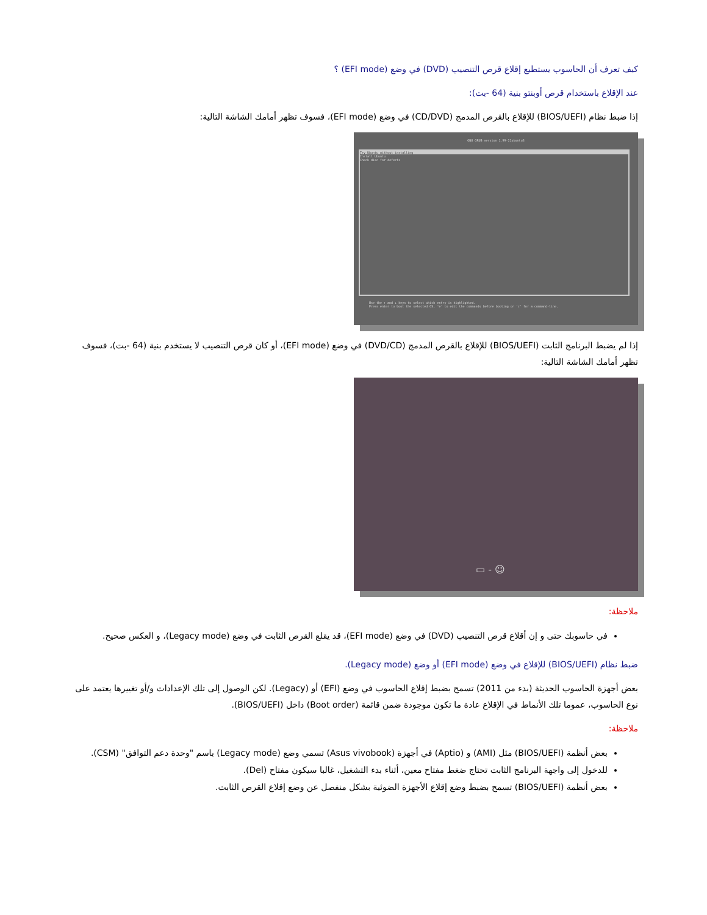كيف تعرف أن الحاسوب يستطيع إقلاع قرص التنصيب (DVD) في وضع (EFI mode) ؟
عند الإقلاع باستخدام قرص أوبنتو بنية (64 -بت):
إذا ضبط نظام (BIOS/UEFI) للإقلاع بالقرص المدمج (CD/DVD) في وضع (EFI mode)، فسوف تظهر أمامك الشاشة التالية:
GNU GRUB version 1.99-21ubuntu3
Try Ubuntu without installing
Install Ubuntu
Check disc for defects
Use the ↑ and ↓ keys to select which entry is highlighted.
Press enter to boot the selected OS, 'e' to edit the commands before booting or 'c' for a command-line.
إذا لم يضبط البرنامج الثابت (BIOS/UEFI) للإقلاع بالقرص المدمج (DVD/CD) في وضع (EFI mode)، أو كان قرص التنصيب لا يستخدم بنية (64 -بت)، فسوف تظهر أمامك الشاشة التالية:
▭ - ☺
ملاحظة:
في حاسوبك حتى و إن أقلاع قرص التنصيب (DVD) في وضع (EFI mode)، قد يقلع القرص الثابت في وضع (Legacy mode)، و العكس صحيح.
ضبط نظام (BIOS/UEFI) للإقلاع في وضع (EFI mode) أو وضع (Legacy mode).
بعض أجهزة الحاسوب الحديثة (بدء من 2011) تسمح بضبط إقلاع الحاسوب في وضع (EFI) أو (Legacy). لكن الوصول إلى تلك الإعدادات و/أو تغييرها يعتمد على نوع الحاسوب، عموما تلك الأنماط في الإقلاع عادة ما تكون موجودة ضمن قائمة (Boot order) داخل (BIOS/UEFI).
ملاحظة:
بعض أنظمة (BIOS/UEFI) مثل (AMI) و (Aptio) في أجهزة (Asus vivobook) تسمي وضع (Legacy mode) باسم "وحدة دعم التوافق" (CSM).
للدخول إلى واجهة البرنامج الثابت تحتاج ضغط مفتاح معين، أثناء بدء التشغيل، غالبا سيكون مفتاح (Del).
بعض أنظمة (BIOS/UEFI) تسمح بضبط وضع إقلاع الأجهزة الضوئية بشكل منفصل عن وضع إقلاع القرص الثابت.